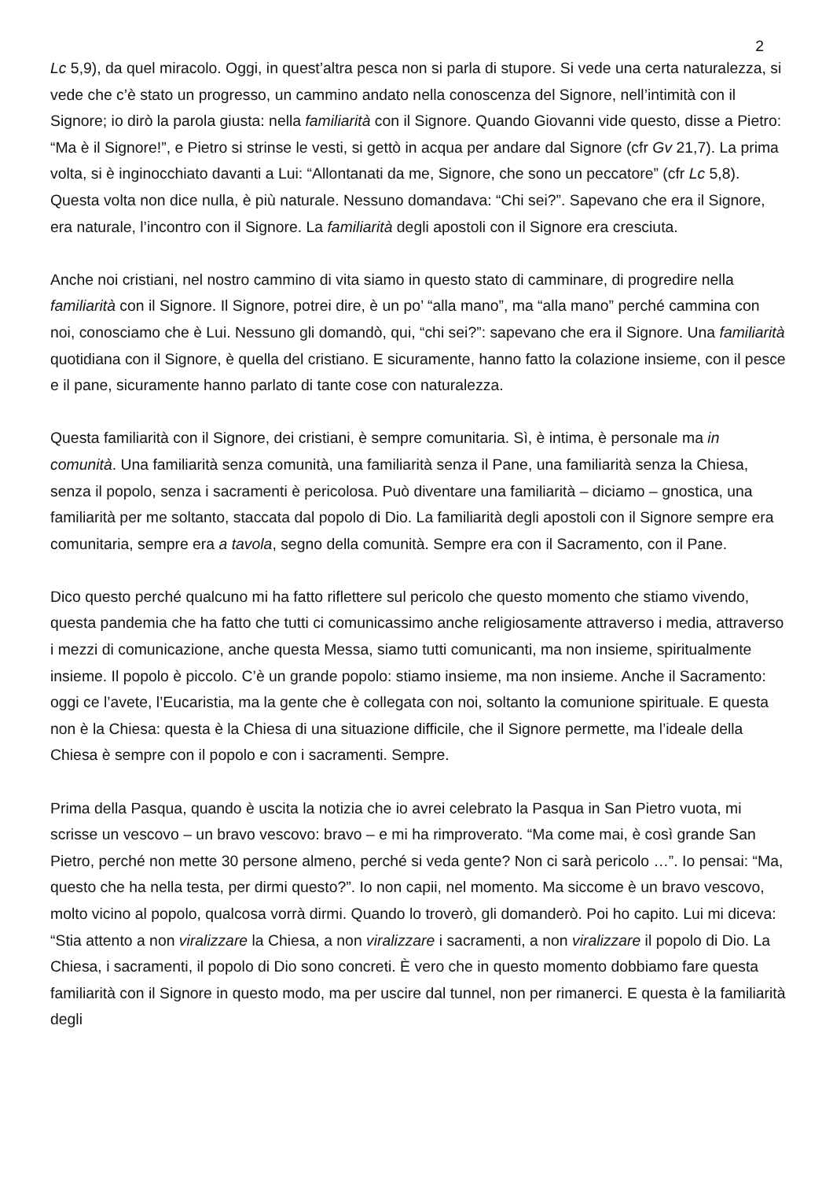2
Lc 5,9), da quel miracolo. Oggi, in quest’altra pesca non si parla di stupore. Si vede una certa naturalezza, si vede che c’è stato un progresso, un cammino andato nella conoscenza del Signore, nell’intimità con il Signore; io dirò la parola giusta: nella familiarità con il Signore. Quando Giovanni vide questo, disse a Pietro: “Ma è il Signore!”, e Pietro si strinse le vesti, si gettò in acqua per andare dal Signore (cfr Gv 21,7). La prima volta, si è inginocchiato davanti a Lui: “Allontanati da me, Signore, che sono un peccatore” (cfr Lc 5,8). Questa volta non dice nulla, è più naturale. Nessuno domandava: “Chi sei?”. Sapevano che era il Signore, era naturale, l’incontro con il Signore. La familiarità degli apostoli con il Signore era cresciuta.
Anche noi cristiani, nel nostro cammino di vita siamo in questo stato di camminare, di progredire nella familiarità con il Signore. Il Signore, potrei dire, è un po’ “alla mano”, ma “alla mano” perché cammina con noi, conosciamo che è Lui. Nessuno gli domandò, qui, “chi sei?”: sapevano che era il Signore. Una familiarità quotidiana con il Signore, è quella del cristiano. E sicuramente, hanno fatto la colazione insieme, con il pesce e il pane, sicuramente hanno parlato di tante cose con naturalezza.
Questa familiarità con il Signore, dei cristiani, è sempre comunitaria. Sì, è intima, è personale ma in comunità. Una familiarità senza comunità, una familiarità senza il Pane, una familiarità senza la Chiesa, senza il popolo, senza i sacramenti è pericolosa. Può diventare una familiarità – diciamo – gnostica, una familiarità per me soltanto, staccata dal popolo di Dio. La familiarità degli apostoli con il Signore sempre era comunitaria, sempre era a tavola, segno della comunità. Sempre era con il Sacramento, con il Pane.
Dico questo perché qualcuno mi ha fatto riflettere sul pericolo che questo momento che stiamo vivendo, questa pandemia che ha fatto che tutti ci comunicassimo anche religiosamente attraverso i media, attraverso i mezzi di comunicazione, anche questa Messa, siamo tutti comunicanti, ma non insieme, spiritualmente insieme. Il popolo è piccolo. C’è un grande popolo: stiamo insieme, ma non insieme. Anche il Sacramento: oggi ce l’avete, l’Eucaristia, ma la gente che è collegata con noi, soltanto la comunione spirituale. E questa non è la Chiesa: questa è la Chiesa di una situazione difficile, che il Signore permette, ma l’ideale della Chiesa è sempre con il popolo e con i sacramenti. Sempre.
Prima della Pasqua, quando è uscita la notizia che io avrei celebrato la Pasqua in San Pietro vuota, mi scrisse un vescovo – un bravo vescovo: bravo – e mi ha rimproverato. “Ma come mai, è così grande San Pietro, perché non mette 30 persone almeno, perché si veda gente? Non ci sarà pericolo …”. Io pensai: “Ma, questo che ha nella testa, per dirmi questo?”. Io non capii, nel momento. Ma siccome è un bravo vescovo, molto vicino al popolo, qualcosa vorrà dirmi. Quando lo troverò, gli domanderò. Poi ho capito. Lui mi diceva: “Stia attento a non viralizzare la Chiesa, a non viralizzare i sacramenti, a non viralizzare il popolo di Dio. La Chiesa, i sacramenti, il popolo di Dio sono concreti. È vero che in questo momento dobbiamo fare questa familiarità con il Signore in questo modo, ma per uscire dal tunnel, non per rimanerci. E questa è la familiarità degli